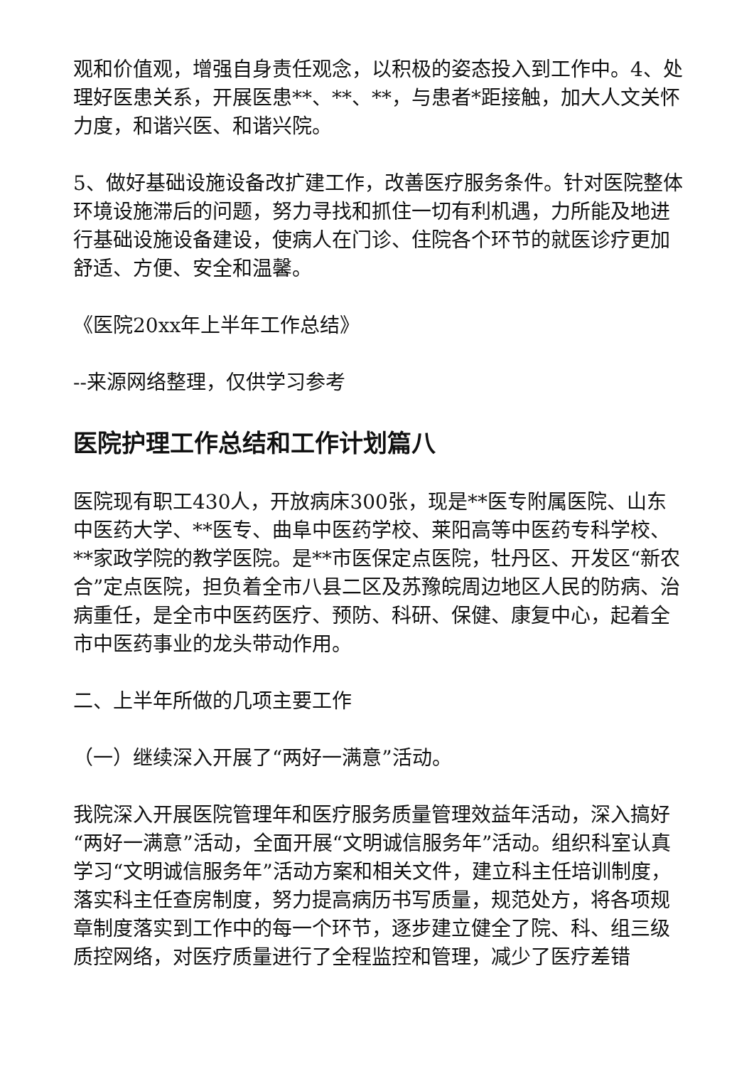观和价值观，增强自身责任观念，以积极的姿态投入到工作中。4、处理好医患关系，开展医患**、**、**，与患者*距接触，加大人文关怀力度，和谐兴医、和谐兴院。
5、做好基础设施设备改扩建工作，改善医疗服务条件。针对医院整体环境设施滞后的问题，努力寻找和抓住一切有利机遇，力所能及地进行基础设施设备建设，使病人在门诊、住院各个环节的就医诊疗更加舒适、方便、安全和温馨。
《医院20xx年上半年工作总结》
--来源网络整理，仅供学习参考
医院护理工作总结和工作计划篇八
医院现有职工430人，开放病床300张，现是**医专附属医院、山东中医药大学、**医专、曲阜中医药学校、莱阳高等中医药专科学校、**家政学院的教学医院。是**市医保定点医院，牡丹区、开发区“新农合”定点医院，担负着全市八县二区及苏豫皖周边地区人民的防病、治病重任，是全市中医药医疗、预防、科研、保健、康复中心，起着全市中医药事业的龙头带动作用。
二、上半年所做的几项主要工作
（一）继续深入开展了“两好一满意”活动。
我院深入开展医院管理年和医疗服务质量管理效益年活动，深入搞好“两好一满意”活动，全面开展“文明诚信服务年”活动。组织科室认真学习“文明诚信服务年”活动方案和相关文件，建立科主任培训制度，落实科主任查房制度，努力提高病历书写质量，规范处方，将各项规章制度落实到工作中的每一个环节，逐步建立健全了院、科、组三级质控网络，对医疗质量进行了全程监控和管理，减少了医疗差错